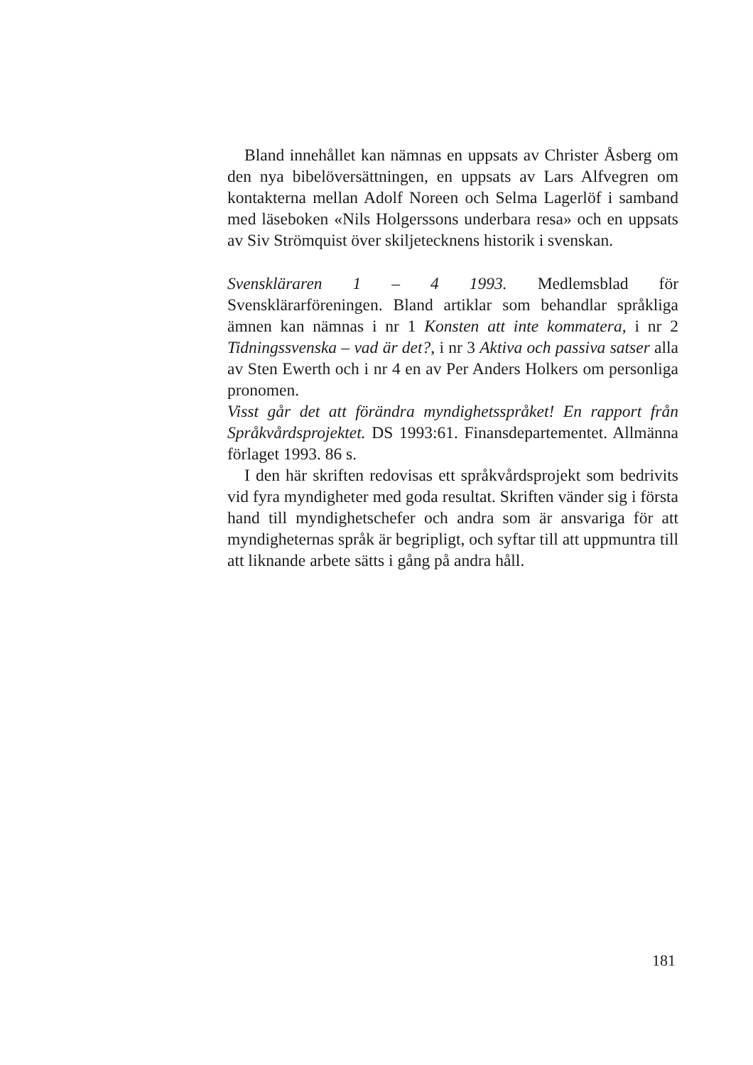Bland innehållet kan nämnas en uppsats av Christer Åsberg om den nya bibelöversättningen, en uppsats av Lars Alfvegren om kontakterna mellan Adolf Noreen och Selma Lagerlöf i samband med läseboken «Nils Holgerssons underbara resa» och en uppsats av Siv Strömquist över skiljetecknens historik i svenskan.
Svenskläraren 1 – 4 1993. Medlemsblad för Svensklärarföreningen. Bland artiklar som behandlar språkliga ämnen kan nämnas i nr 1 Konsten att inte kommatera, i nr 2 Tidningssvenska – vad är det?, i nr 3 Aktiva och passiva satser alla av Sten Ewerth och i nr 4 en av Per Anders Holkers om personliga pronomen.
Visst går det att förändra myndighetsspråket! En rapport från Språkvårdsprojektet. DS 1993:61. Finansdepartementet. Allmänna förlaget 1993. 86 s.
I den här skriften redovisas ett språkvårdsprojekt som bedrivits vid fyra myndigheter med goda resultat. Skriften vänder sig i första hand till myndighetschefer och andra som är ansvariga för att myndigheternas språk är begripligt, och syftar till att uppmuntra till att liknande arbete sätts i gång på andra håll.
181